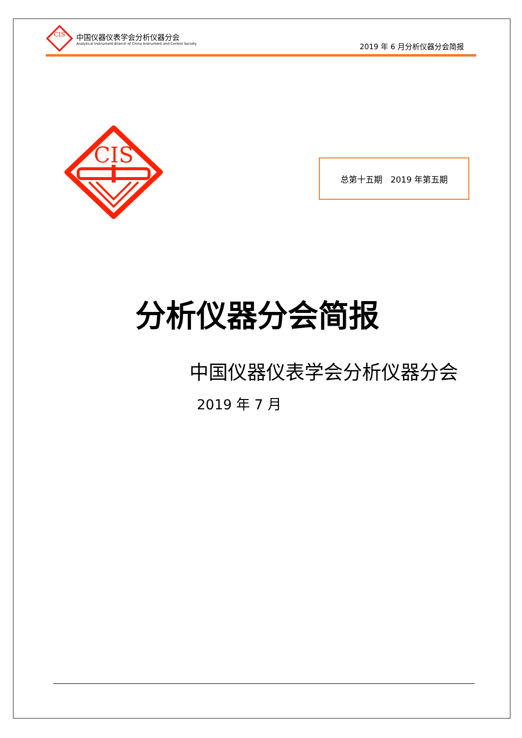CIS
中国仪器仪表学会分析仪器分会
Analytical Instrument Branch of China Instrument and Control Society
2019 年 6 月分析仪器分会简报
CIS
总第十五期　2019 年第五期
分析仪器分会简报
中国仪器仪表学会分析仪器分会
2019 年 7 月